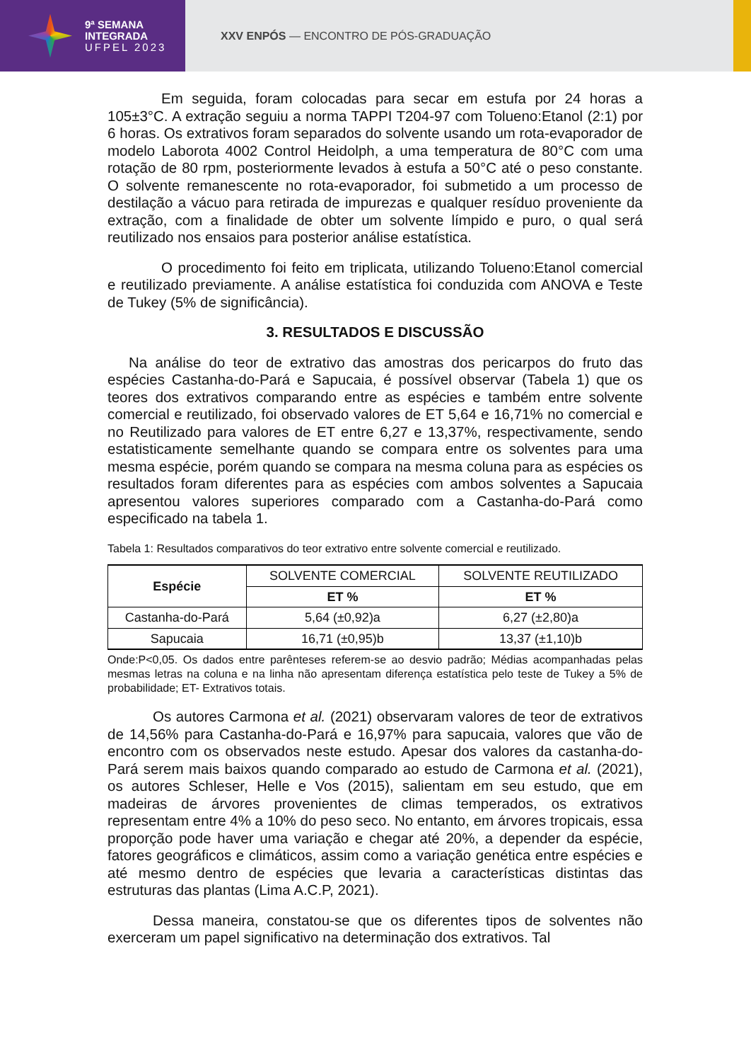9ª SEMANA
INTEGRADA
UFPEL 2023
XXV ENPÓS — ENCONTRO DE PÓS-GRADUAÇÃO
Em seguida, foram colocadas para secar em estufa por 24 horas a 105±3°C. A extração seguiu a norma TAPPI T204-97 com Tolueno:Etanol (2:1) por 6 horas. Os extrativos foram separados do solvente usando um rota-evaporador de modelo Laborota 4002 Control Heidolph, a uma temperatura de 80°C com uma rotação de 80 rpm, posteriormente levados à estufa a 50°C até o peso constante. O solvente remanescente no rota-evaporador, foi submetido a um processo de destilação a vácuo para retirada de impurezas e qualquer resíduo proveniente da extração, com a finalidade de obter um solvente límpido e puro, o qual será reutilizado nos ensaios para posterior análise estatística.
O procedimento foi feito em triplicata, utilizando Tolueno:Etanol comercial e reutilizado previamente. A análise estatística foi conduzida com ANOVA e Teste de Tukey (5% de significância).
3. RESULTADOS E DISCUSSÃO
Na análise do teor de extrativo das amostras dos pericarpos do fruto das espécies Castanha-do-Pará e Sapucaia, é possível observar (Tabela 1) que os teores dos extrativos comparando entre as espécies e também entre solvente comercial e reutilizado, foi observado valores de ET 5,64 e 16,71% no comercial e no Reutilizado para valores de ET entre 6,27 e 13,37%, respectivamente, sendo estatisticamente semelhante quando se compara entre os solventes para uma mesma espécie, porém quando se compara na mesma coluna para as espécies os resultados foram diferentes para as espécies com ambos solventes a Sapucaia apresentou valores superiores comparado com a Castanha-do-Pará como especificado na tabela 1.
Tabela 1: Resultados comparativos do teor extrativo entre solvente comercial e reutilizado.
| Espécie | SOLVENTE COMERCIAL | SOLVENTE REUTILIZADO |
| | ET % | ET % |
| Castanha-do-Pará | 5,64 (±0,92)a | 6,27 (±2,80)a |
| Sapucaia | 16,71 (±0,95)b | 13,37 (±1,10)b |
Onde:P<0,05. Os dados entre parênteses referem-se ao desvio padrão; Médias acompanhadas pelas mesmas letras na coluna e na linha não apresentam diferença estatística pelo teste de Tukey a 5% de probabilidade; ET- Extrativos totais.
Os autores Carmona et al. (2021) observaram valores de teor de extrativos de 14,56% para Castanha-do-Pará e 16,97% para sapucaia, valores que vão de encontro com os observados neste estudo. Apesar dos valores da castanha-do-Pará serem mais baixos quando comparado ao estudo de Carmona et al. (2021), os autores Schleser, Helle e Vos (2015), salientam em seu estudo, que em madeiras de árvores provenientes de climas temperados, os extrativos representam entre 4% a 10% do peso seco. No entanto, em árvores tropicais, essa proporção pode haver uma variação e chegar até 20%, a depender da espécie, fatores geográficos e climáticos, assim como a variação genética entre espécies e até mesmo dentro de espécies que levaria a características distintas das estruturas das plantas (Lima A.C.P, 2021).
Dessa maneira, constatou-se que os diferentes tipos de solventes não exerceram um papel significativo na determinação dos extrativos. Tal